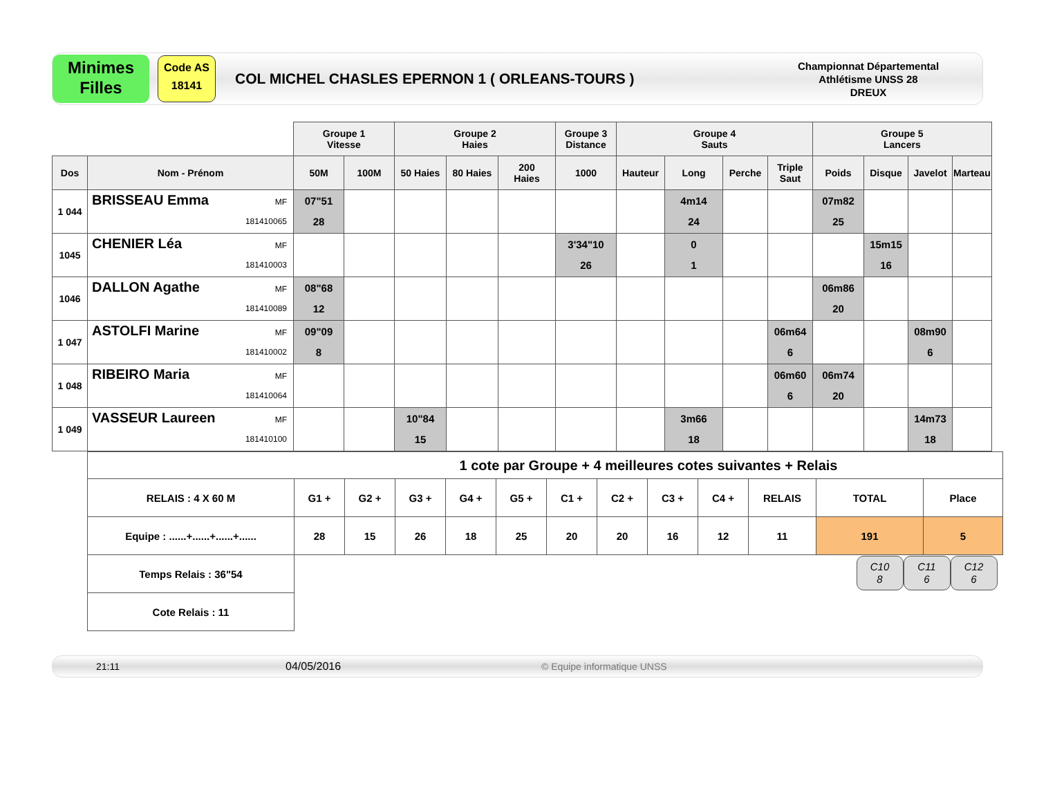Minimes
Filles
Code AS
18141
COL MICHEL CHASLES EPERNON 1 ( ORLEANS-TOURS )
Championnat Départemental
Athlétisme UNSS 28
DREUX
| | | Groupe 1 Vitesse | | Groupe 2 Haies | | | Groupe 3 Distance | Groupe 4 Sauts | | | | Groupe 5 Lancers | | | |
| --- | --- | --- | --- | --- | --- | --- | --- | --- | --- | --- | --- | --- | --- | --- | --- |
| Dos | Nom - Prénom | 50M | 100M | 50 Haies | 80 Haies | 200 Haies | 1000 | Hauteur | Long | Perche | Triple Saut | Poids | Disque | Javelot | Marteau |
| 1 044 | BRISSEAU Emma MF 181410065 | 07"51 28 | | | | | | | 4m14 24 | | | 07m82 25 | | | |
| 1045 | CHENIER Léa MF 181410003 | | | | | | 3'34"10 26 | | 0 1 | | | | 15m15 16 | | |
| 1046 | DALLON Agathe MF 181410089 | 08"68 12 | | | | | | | | | | 06m86 20 | | | |
| 1 047 | ASTOLFI Marine MF 181410002 | 09"09 8 | | | | | | | | | 06m64 6 | | | 08m90 6 | |
| 1 048 | RIBEIRO Maria MF 181410064 | | | | | | | | | | 06m60 6 | 06m74 20 | | | |
| 1 049 | VASSEUR Laureen MF 181410100 | | | 10"84 15 | | | | | 3m66 18 | | | | | 14m73 18 | |
| 1 cote par Groupe + 4 meilleures cotes suivantes + Relais | | | | | | | | | | | | |
| RELAIS : 4 X 60 M | G1 + | G2 + | G3 + | G4 + | G5 + | C1 + | C2 + | C3 + | C4 + | RELAIS | TOTAL | Place |
| Equipe : ......+......+......+...... | 28 | 15 | 26 | 18 | 25 | 20 | 20 | 16 | 12 | 11 | 191 | 5 |
| Temps Relais : 36"54 | C10 8 C11 6 C12 6 | | | | | | | | | | | |
| Cote Relais : 11 | | | | | | | | | | | | |
21:11 04/05/2016 © Equipe informatique UNSS